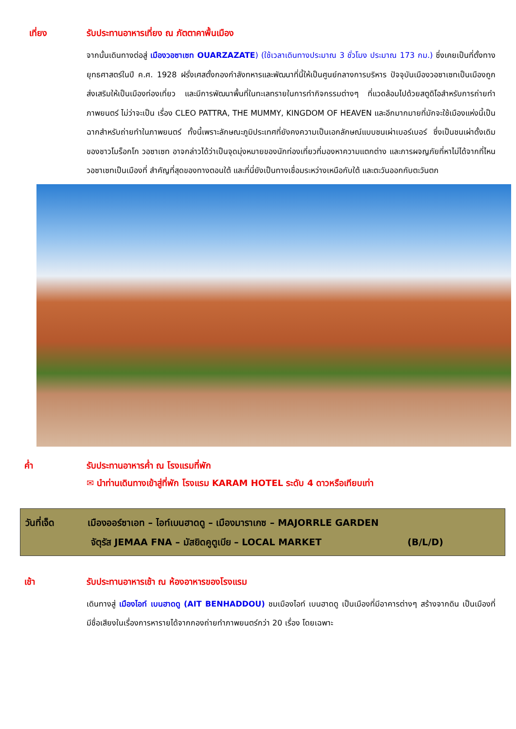เที่ยง รับประทานอาหารเที่ยง ณ ภัตตาคาพื้นเมือง
จากนั้นเดินทางต่อสู่ เมืองวอซาเซท OUARZAZATE) (ใช้เวลาเดินทางประมาณ 3 ชั่วโมง ประมาณ 173 กม.) ซึ่งเคยเป็นที่ตั้งทางยุทธศาสตร์ในปี ค.ศ. 1928 ฝรั่งเศสตั้งกองกำลังทหารและพัฒนาที่นี้ให้เป็นศูนย์กลางการบริหาร ปัจจุบันเมืองวอซาเซทเป็นเมืองถูกส่งเสริมให้เป็นเมืองท่องเที่ยว และมีการพัฒนาพื้นที่ในทะเลทรายในการทำกิจกรรมต่างๆ ที่แวดล้อมไปด้วยสตูดิโอสำหรับการถ่ายทำภาพยนตร์ ไม่ว่าจะเป็น เรื่อง CLEO PATTRA, THE MUMMY, KINGDOM OF HEAVEN และอีกมากมายที่มักจะใช้เมืองแห่งนี้เป็นฉากสำหรับถ่ายทำในภาพยนตร์ ทั้งนี้เพราะลักษณะภูมิประเทศที่ยังคงความเป็นเอกลักษณ์แบบชนเผ่าเบอร์เบอร์ ซึ่งเป็นชนเผ่าดั้งเดิมของชาวโมร็อกโก วอซาเซท อาจกล่าวได้ว่าเป็นจุดมุ่งหมายของนักท่องเที่ยวที่มองหาความแตกต่าง และการผจญภัยที่หาไม่ได้จากที่ไหน วอซาเซทเป็นเมืองที่ สำคัญที่สุดของทางตอนใต้ และที่นี่ยังเป็นทางเชื่อมระหว่างเหนือกับใต้ และตะวันออกกับตะวันตก
ค่ำ รับประทานอาหารค่ำ ณ โรงแรมที่พัก
✉ นำท่านเดินทางเข้าสู่ที่พัก โรงแรม KARAM HOTEL ระดับ 4 ดาวหรือเทียบเท่า
วันที่เจ็ด เมืองออร์ซาเอท – ไอท์เบนฮาดดู – เมืองมาราเกซ – MAJORRLE GARDEN
จัตุรัส JEMAA FNA – มัสยิดคูตูเบีย – LOCAL MARKET (B/L/D)
เช้า รับประทานอาหารเช้า ณ ห้องอาหารของโรงแรม
เดินทางสู่ เมืองไอท์ เบนฮาดดู (AIT BENHADDOU) ชมเมืองไอท์ เบนฮาดดู เป็นเมืองที่มีอาคารต่างๆ สร้างจากดิน เป็นเมืองที่มีชื่อเสียงในเรื่องการหารายได้จากกองถ่ายทำภาพยนตร์กว่า 20 เรื่อง โดยเฉพาะ